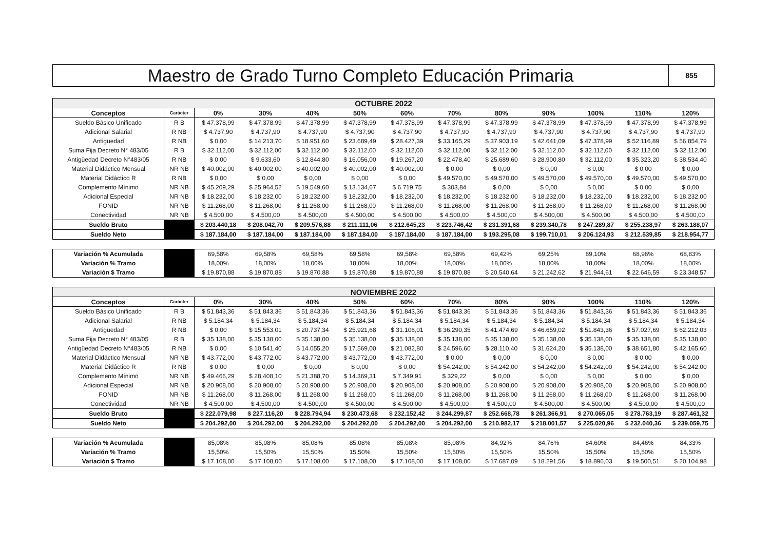Maestro de Grado Turno Completo Educación Primaria
855
| OCTUBRE 2022 | | | | | | | | | | | | |
| Conceptos | Carácter | 0% | 30% | 40% | 50% | 60% | 70% | 80% | 90% | 100% | 110% | 120% |
| Sueldo Básico Unificado | R B | $ 47.378,99 | $ 47.378,99 | $ 47.378,99 | $ 47.378,99 | $ 47.378,99 | $ 47.378,99 | $ 47.378,99 | $ 47.378,99 | $ 47.378,99 | $ 47.378,99 | $ 47.378,99 |
| Adicional Salarial | R NB | $ 4.737,90 | $ 4.737,90 | $ 4.737,90 | $ 4.737,90 | $ 4.737,90 | $ 4.737,90 | $ 4.737,90 | $ 4.737,90 | $ 4.737,90 | $ 4.737,90 | $ 4.737,90 |
| Antigüedad | R NB | $ 0,00 | $ 14.213,70 | $ 18.951,60 | $ 23.689,49 | $ 28.427,39 | $ 33.165,29 | $ 37.903,19 | $ 42.641,09 | $ 47.378,99 | $ 52.116,89 | $ 56.854,79 |
| Suma Fija Decreto N° 483/05 | R B | $ 32.112,00 | $ 32.112,00 | $ 32.112,00 | $ 32.112,00 | $ 32.112,00 | $ 32.112,00 | $ 32.112,00 | $ 32.112,00 | $ 32.112,00 | $ 32.112,00 | $ 32.112,00 |
| Antigüedad Decreto N°483/05 | R NB | $ 0,00 | $ 9.633,60 | $ 12.844,80 | $ 16.056,00 | $ 19.267,20 | $ 22.478,40 | $ 25.689,60 | $ 28.900,80 | $ 32.112,00 | $ 35.323,20 | $ 38.534,40 |
| Material Didáctico Mensual | NR NB | $ 40.002,00 | $ 40.002,00 | $ 40.002,00 | $ 40.002,00 | $ 40.002,00 | $ 0,00 | $ 0,00 | $ 0,00 | $ 0,00 | $ 0,00 | $ 0,00 |
| Material Didáctico R | R NB | $ 0,00 | $ 0,00 | $ 0,00 | $ 0,00 | $ 0,00 | $ 49.570,00 | $ 49.570,00 | $ 49.570,00 | $ 49.570,00 | $ 49.570,00 | $ 49.570,00 |
| Complemento Mínimo | NR NB | $ 45.209,29 | $ 25.964,52 | $ 19.549,60 | $ 13.134,67 | $ 6.719,75 | $ 303,84 | $ 0,00 | $ 0,00 | $ 0,00 | $ 0,00 | $ 0,00 |
| Adicional Especial | NR NB | $ 18.232,00 | $ 18.232,00 | $ 18.232,00 | $ 18.232,00 | $ 18.232,00 | $ 18.232,00 | $ 18.232,00 | $ 18.232,00 | $ 18.232,00 | $ 18.232,00 | $ 18.232,00 |
| FONID | NR NB | $ 11.268,00 | $ 11.268,00 | $ 11.268,00 | $ 11.268,00 | $ 11.268,00 | $ 11.268,00 | $ 11.268,00 | $ 11.268,00 | $ 11.268,00 | $ 11.268,00 | $ 11.268,00 |
| Conectividad | NR NB | $ 4.500,00 | $ 4.500,00 | $ 4.500,00 | $ 4.500,00 | $ 4.500,00 | $ 4.500,00 | $ 4.500,00 | $ 4.500,00 | $ 4.500,00 | $ 4.500,00 | $ 4.500,00 |
| Sueldo Bruto | | $ 203.440,18 | $ 208.042,70 | $ 209.576,88 | $ 211.111,06 | $ 212.645,23 | $ 223.746,42 | $ 231.391,68 | $ 239.340,78 | $ 247.289,87 | $ 255.238,97 | $ 263.188,07 |
| Sueldo Neto | | $ 187.184,00 | $ 187.184,00 | $ 187.184,00 | $ 187.184,00 | $ 187.184,00 | $ 187.184,00 | $ 193.295,08 | $ 199.710,01 | $ 206.124,93 | $ 212.539,85 | $ 218.954,77 |
| Variación % Acumulada | | 69,58% | 69,58% | 69,58% | 69,58% | 69,58% | 69,58% | 69,42% | 69,25% | 69,10% | 68,96% | 68,83% |
| Variación % Tramo | | 18,00% | 18,00% | 18,00% | 18,00% | 18,00% | 18,00% | 18,00% | 18,00% | 18,00% | 18,00% | 18,00% |
| Variación $ Tramo | | $ 19.870,88 | $ 19.870,88 | $ 19.870,88 | $ 19.870,88 | $ 19.870,88 | $ 19.870,88 | $ 20.540,64 | $ 21.242,62 | $ 21.944,61 | $ 22.646,59 | $ 23.348,57 |
| NOVIEMBRE 2022 | | | | | | | | | | | | |
| Conceptos | Carácter | 0% | 30% | 40% | 50% | 60% | 70% | 80% | 90% | 100% | 110% | 120% |
| Sueldo Básico Unificado | R B | $ 51.843,36 | $ 51.843,36 | $ 51.843,36 | $ 51.843,36 | $ 51.843,36 | $ 51.843,36 | $ 51.843,36 | $ 51.843,36 | $ 51.843,36 | $ 51.843,36 | $ 51.843,36 |
| Adicional Salarial | R NB | $ 5.184,34 | $ 5.184,34 | $ 5.184,34 | $ 5.184,34 | $ 5.184,34 | $ 5.184,34 | $ 5.184,34 | $ 5.184,34 | $ 5.184,34 | $ 5.184,34 | $ 5.184,34 |
| Antigüedad | R NB | $ 0,00 | $ 15.553,01 | $ 20.737,34 | $ 25.921,68 | $ 31.106,01 | $ 36.290,35 | $ 41.474,69 | $ 46.659,02 | $ 51.843,36 | $ 57.027,69 | $ 62.212,03 |
| Suma Fija Decreto N° 483/05 | R B | $ 35.138,00 | $ 35.138,00 | $ 35.138,00 | $ 35.138,00 | $ 35.138,00 | $ 35.138,00 | $ 35.138,00 | $ 35.138,00 | $ 35.138,00 | $ 35.138,00 | $ 35.138,00 |
| Antigüedad Decreto N°483/05 | R NB | $ 0,00 | $ 10.541,40 | $ 14.055,20 | $ 17.569,00 | $ 21.082,80 | $ 24.596,60 | $ 28.110,40 | $ 31.624,20 | $ 35.138,00 | $ 38.651,80 | $ 42.165,60 |
| Material Didáctico Mensual | NR NB | $ 43.772,00 | $ 43.772,00 | $ 43.772,00 | $ 43.772,00 | $ 43.772,00 | $ 0,00 | $ 0,00 | $ 0,00 | $ 0,00 | $ 0,00 | $ 0,00 |
| Material Didáctico R | R NB | $ 0,00 | $ 0,00 | $ 0,00 | $ 0,00 | $ 0,00 | $ 54.242,00 | $ 54.242,00 | $ 54.242,00 | $ 54.242,00 | $ 54.242,00 | $ 54.242,00 |
| Complemento Mínimo | NR NB | $ 49.466,29 | $ 28.408,10 | $ 21.388,70 | $ 14.369,31 | $ 7.349,91 | $ 329,22 | $ 0,00 | $ 0,00 | $ 0,00 | $ 0,00 | $ 0,00 |
| Adicional Especial | NR NB | $ 20.908,00 | $ 20.908,00 | $ 20.908,00 | $ 20.908,00 | $ 20.908,00 | $ 20.908,00 | $ 20.908,00 | $ 20.908,00 | $ 20.908,00 | $ 20.908,00 | $ 20.908,00 |
| FONID | NR NB | $ 11.268,00 | $ 11.268,00 | $ 11.268,00 | $ 11.268,00 | $ 11.268,00 | $ 11.268,00 | $ 11.268,00 | $ 11.268,00 | $ 11.268,00 | $ 11.268,00 | $ 11.268,00 |
| Conectividad | NR NB | $ 4.500,00 | $ 4.500,00 | $ 4.500,00 | $ 4.500,00 | $ 4.500,00 | $ 4.500,00 | $ 4.500,00 | $ 4.500,00 | $ 4.500,00 | $ 4.500,00 | $ 4.500,00 |
| Sueldo Bruto | | $ 222.079,98 | $ 227.116,20 | $ 228.794,94 | $ 230.473,68 | $ 232.152,42 | $ 244.299,87 | $ 252.668,78 | $ 261.366,91 | $ 270.065,05 | $ 278.763,19 | $ 287.461,32 |
| Sueldo Neto | | $ 204.292,00 | $ 204.292,00 | $ 204.292,00 | $ 204.292,00 | $ 204.292,00 | $ 204.292,00 | $ 210.982,17 | $ 218.001,57 | $ 225.020,96 | $ 232.040,36 | $ 239.059,75 |
| Variación % Acumulada | | 85,08% | 85,08% | 85,08% | 85,08% | 85,08% | 85,08% | 84,92% | 84,76% | 84,60% | 84,46% | 84,33% |
| Variación % Tramo | | 15,50% | 15,50% | 15,50% | 15,50% | 15,50% | 15,50% | 15,50% | 15,50% | 15,50% | 15,50% | 15,50% |
| Variación $ Tramo | | $ 17.108,00 | $ 17.108,00 | $ 17.108,00 | $ 17.108,00 | $ 17.108,00 | $ 17.108,00 | $ 17.687,09 | $ 18.291,56 | $ 18.896,03 | $ 19.500,51 | $ 20.104,98 |